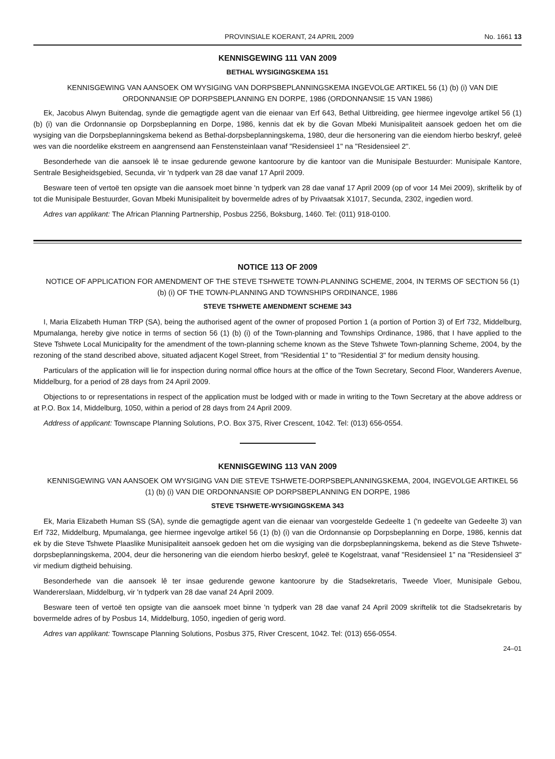PROVINSIALE KOERANT, 24 APRIL 2009 No. 1661 13
KENNISGEWING 111 VAN 2009
BETHAL WYSIGINGSKEMA 151
KENNISGEWING VAN AANSOEK OM WYSIGING VAN DORPSBEPLANNINGSKEMA INGEVOLGE ARTIKEL 56 (1) (b) (i) VAN DIE ORDONNANSIE OP DORPSBEPLANNING EN DORPE, 1986 (ORDONNANSIE 15 VAN 1986)
Ek, Jacobus Alwyn Buitendag, synde die gemagtigde agent van die eienaar van Erf 643, Bethal Uitbreiding, gee hiermee ingevolge artikel 56 (1) (b) (i) van die Ordonnansie op Dorpsbeplanning en Dorpe, 1986, kennis dat ek by die Govan Mbeki Munisipaliteit aansoek gedoen het om die wysiging van die Dorpsbeplanningskema bekend as Bethal-dorpsbeplanningskema, 1980, deur die hersonering van die eiendom hierbo beskryf, geleë wes van die noordelike ekstreem en aangrensend aan Fenstensteinlaan vanaf "Residensieel 1" na "Residensieel 2".
Besonderhede van die aansoek lê te insae gedurende gewone kantoorure by die kantoor van die Munisipale Bestuurder: Munisipale Kantore, Sentrale Besigheidsgebied, Secunda, vir 'n tydperk van 28 dae vanaf 17 April 2009.
Besware teen of vertoë ten opsigte van die aansoek moet binne 'n tydperk van 28 dae vanaf 17 April 2009 (op of voor 14 Mei 2009), skriftelik by of tot die Munisipale Bestuurder, Govan Mbeki Munisipaliteit by bovermelde adres of by Privaatsak X1017, Secunda, 2302, ingedien word.
Adres van applikant: The African Planning Partnership, Posbus 2256, Boksburg, 1460. Tel: (011) 918-0100.
NOTICE 113 OF 2009
NOTICE OF APPLICATION FOR AMENDMENT OF THE STEVE TSHWETE TOWN-PLANNING SCHEME, 2004, IN TERMS OF SECTION 56 (1) (b) (i) OF THE TOWN-PLANNING AND TOWNSHIPS ORDINANCE, 1986
STEVE TSHWETE AMENDMENT SCHEME 343
I, Maria Elizabeth Human TRP (SA), being the authorised agent of the owner of proposed Portion 1 (a portion of Portion 3) of Erf 732, Middelburg, Mpumalanga, hereby give notice in terms of section 56 (1) (b) (i) of the Town-planning and Townships Ordinance, 1986, that I have applied to the Steve Tshwete Local Municipality for the amendment of the town-planning scheme known as the Steve Tshwete Town-planning Scheme, 2004, by the rezoning of the stand described above, situated adjacent Kogel Street, from "Residential 1" to "Residential 3" for medium density housing.
Particulars of the application will lie for inspection during normal office hours at the office of the Town Secretary, Second Floor, Wanderers Avenue, Middelburg, for a period of 28 days from 24 April 2009.
Objections to or representations in respect of the application must be lodged with or made in writing to the Town Secretary at the above address or at P.O. Box 14, Middelburg, 1050, within a period of 28 days from 24 April 2009.
Address of applicant: Townscape Planning Solutions, P.O. Box 375, River Crescent, 1042. Tel: (013) 656-0554.
KENNISGEWING 113 VAN 2009
KENNISGEWING VAN AANSOEK OM WYSIGING VAN DIE STEVE TSHWETE-DORPSBEPLANNINGSKEMA, 2004, INGEVOLGE ARTIKEL 56 (1) (b) (i) VAN DIE ORDONNANSIE OP DORPSBEPLANNING EN DORPE, 1986
STEVE TSHWETE-WYSIGINGSKEMA 343
Ek, Maria Elizabeth Human SS (SA), synde die gemagtigde agent van die eienaar van voorgestelde Gedeelte 1 ('n gedeelte van Gedeelte 3) van Erf 732, Middelburg, Mpumalanga, gee hiermee ingevolge artikel 56 (1) (b) (i) van die Ordonnansie op Dorpsbeplanning en Dorpe, 1986, kennis dat ek by die Steve Tshwete Plaaslike Munisipaliteit aansoek gedoen het om die wysiging van die dorpsbeplanningskema, bekend as die Steve Tshwete-dorpsbeplanningskema, 2004, deur die hersonering van die eiendom hierbo beskryf, geleë te Kogelstraat, vanaf "Residensieel 1" na "Residensieel 3" vir medium digtheid behuising.
Besonderhede van die aansoek lê ter insae gedurende gewone kantoorure by die Stadsekretaris, Tweede Vloer, Munisipale Gebou, Wandererslaan, Middelburg, vir 'n tydperk van 28 dae vanaf 24 April 2009.
Besware teen of vertoë ten opsigte van die aansoek moet binne 'n tydperk van 28 dae vanaf 24 April 2009 skriftelik tot die Stadsekretaris by bovermelde adres of by Posbus 14, Middelburg, 1050, ingedien of gerig word.
Adres van applikant: Townscape Planning Solutions, Posbus 375, River Crescent, 1042. Tel: (013) 656-0554.
24–01